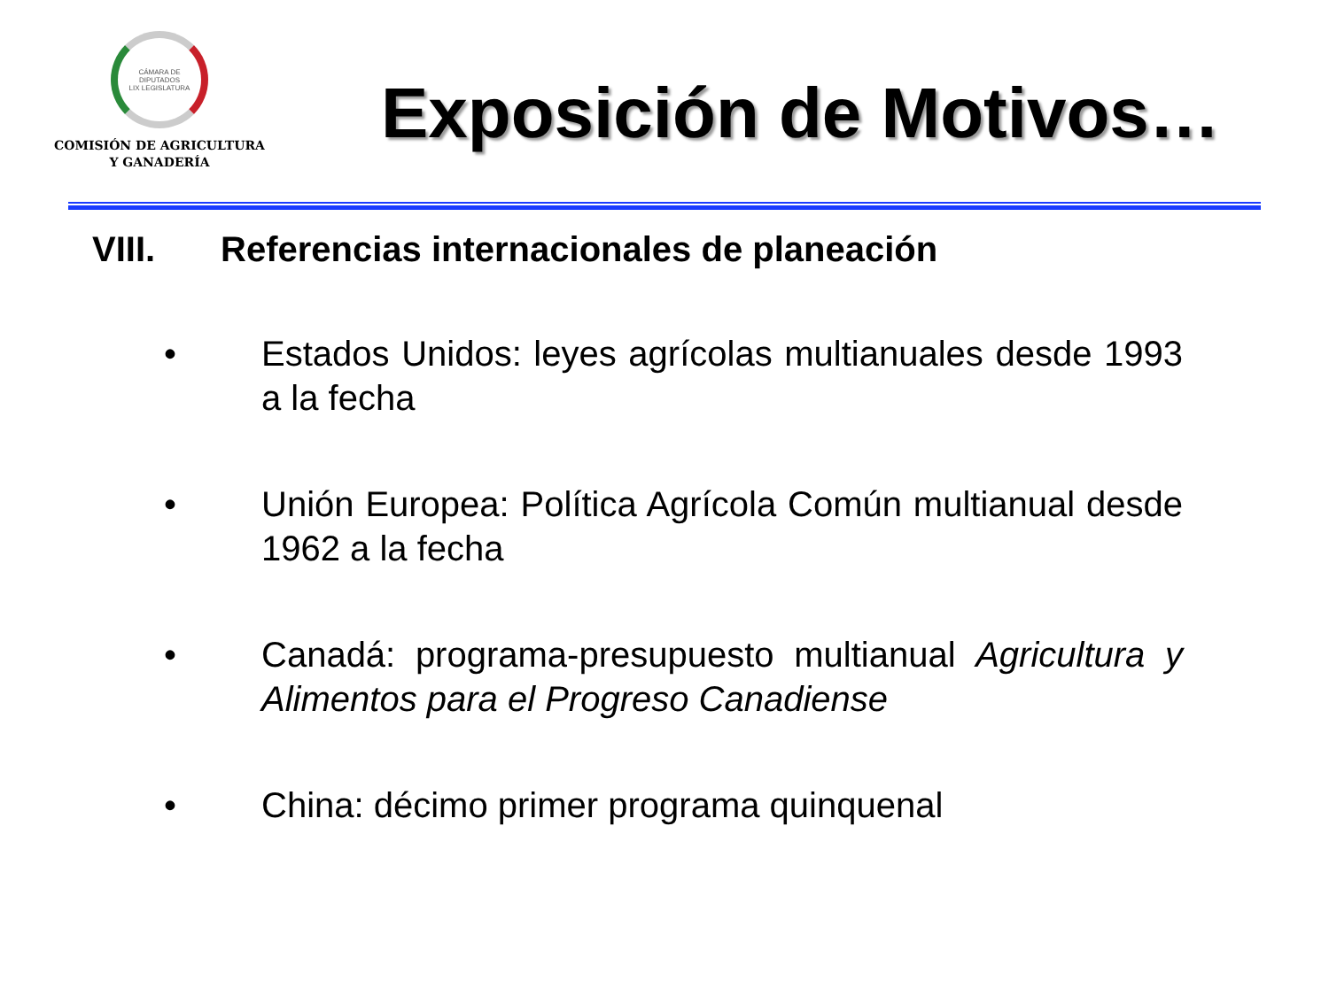CÁMARA DE DIPUTADOS
LIX LEGISLATURA
COMISIÓN DE AGRICULTURA
Y GANADERÍA
Exposición de Motivos…
VIII. Referencias internacionales de planeación
• Estados Unidos: leyes agrícolas multianuales desde 1993 a la fecha
• Unión Europea: Política Agrícola Común multianual desde 1962 a la fecha
• Canadá: programa-presupuesto multianual Agricultura y Alimentos para el Progreso Canadiense
• China: décimo primer programa quinquenal